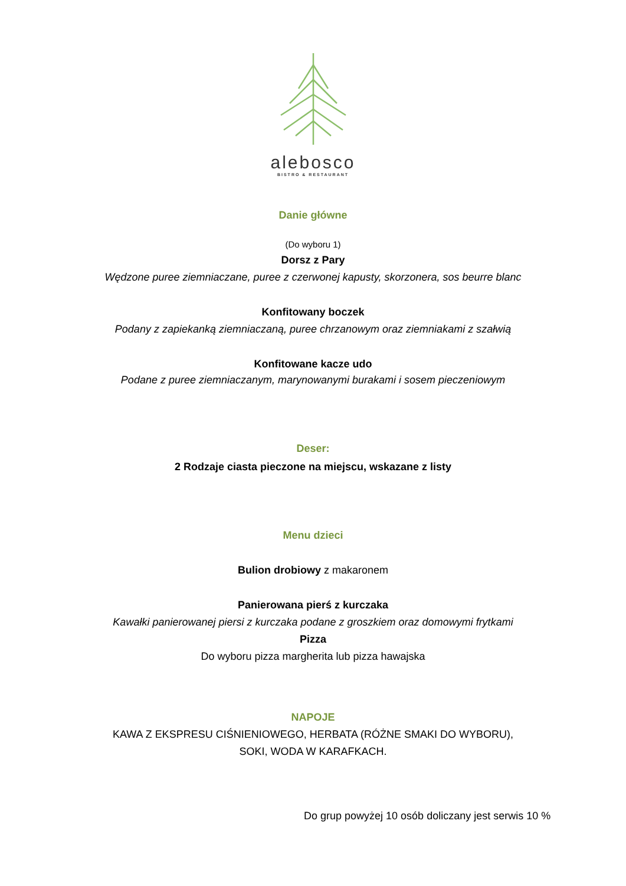alebosco
BISTRO & RESTAURANT
Danie główne
(Do wyboru 1)
Dorsz z Pary
Wędzone puree ziemniaczane, puree z czerwonej kapusty, skorzonera, sos beurre blanc
Konfitowany boczek
Podany z zapiekanką ziemniaczaną, puree chrzanowym oraz ziemniakami z szałwią
Konfitowane kacze udo
Podane z puree ziemniaczanym, marynowanymi burakami i sosem pieczeniowym
Deser:
2 Rodzaje ciasta pieczone na miejscu, wskazane z listy
Menu dzieci
Bulion drobiowy z makaronem
Panierowana pierś z kurczaka
Kawałki panierowanej piersi z kurczaka podane z groszkiem oraz domowymi frytkami
Pizza
Do wyboru pizza margherita lub pizza hawajska
NAPOJE
KAWA Z EKSPRESU CIŚNIENIOWEGO, HERBATA (RÓŻNE SMAKI DO WYBORU),
SOKI, WODA W KARAFKACH.
Do grup powyżej 10 osób doliczany jest serwis 10 %